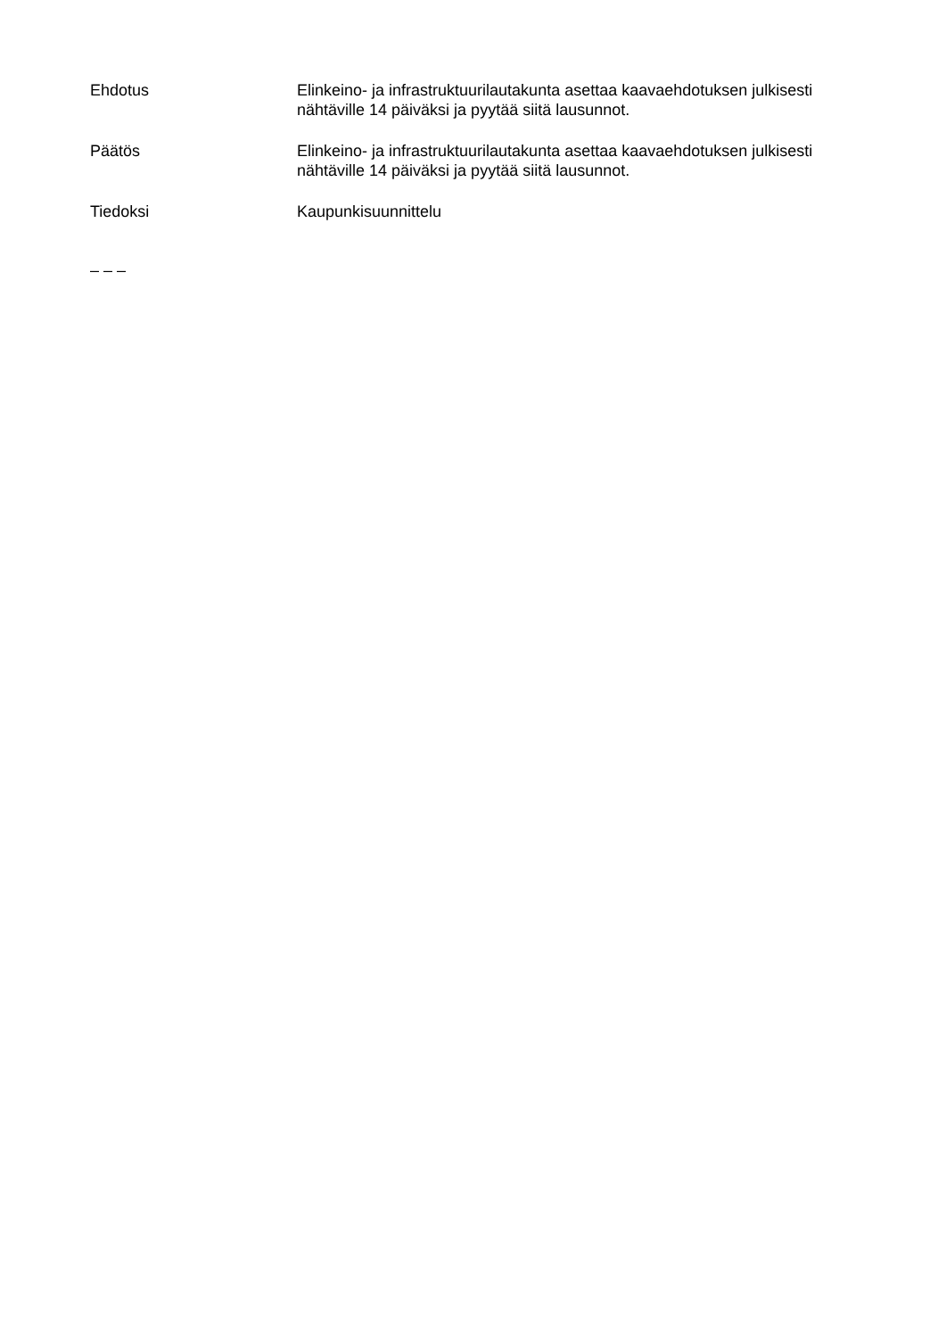Ehdotus Elinkeino- ja infrastruktuurilautakunta asettaa kaavaehdotuksen julkisesti nähtäville 14 päiväksi ja pyytää siitä lausunnot.
Päätös Elinkeino- ja infrastruktuurilautakunta asettaa kaavaehdotuksen julkisesti nähtäville 14 päiväksi ja pyytää siitä lausunnot.
Tiedoksi Kaupunkisuunnittelu
– – –